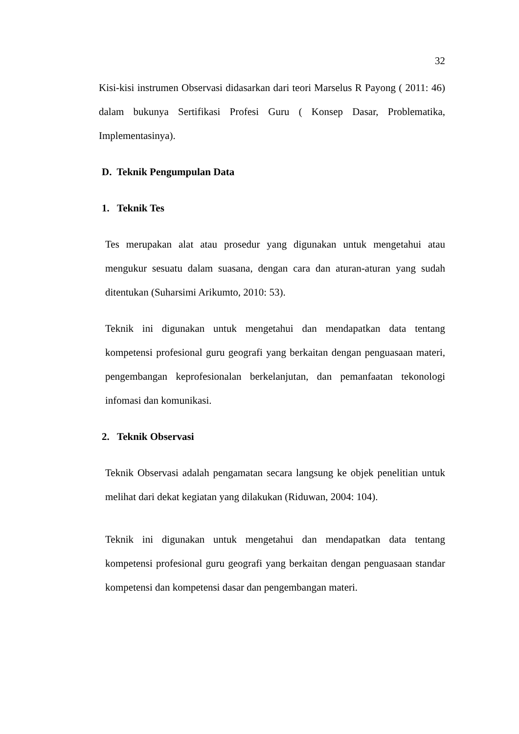32
Kisi-kisi instrumen Observasi didasarkan dari teori Marselus R Payong ( 2011: 46) dalam bukunya Sertifikasi Profesi Guru ( Konsep Dasar, Problematika, Implementasinya).
D. Teknik Pengumpulan Data
1. Teknik Tes
Tes merupakan alat atau prosedur yang digunakan untuk mengetahui atau mengukur sesuatu dalam suasana, dengan cara dan aturan-aturan yang sudah ditentukan (Suharsimi Arikumto, 2010: 53).
Teknik ini digunakan untuk mengetahui dan mendapatkan data tentang kompetensi profesional guru geografi yang berkaitan dengan penguasaan materi, pengembangan keprofesionalan berkelanjutan, dan pemanfaatan tekonologi infomasi dan komunikasi.
2. Teknik Observasi
Teknik Observasi adalah pengamatan secara langsung ke objek penelitian untuk melihat dari dekat kegiatan yang dilakukan (Riduwan, 2004: 104).
Teknik ini digunakan untuk mengetahui dan mendapatkan data tentang kompetensi profesional guru geografi yang berkaitan dengan penguasaan standar kompetensi dan kompetensi dasar dan pengembangan materi.